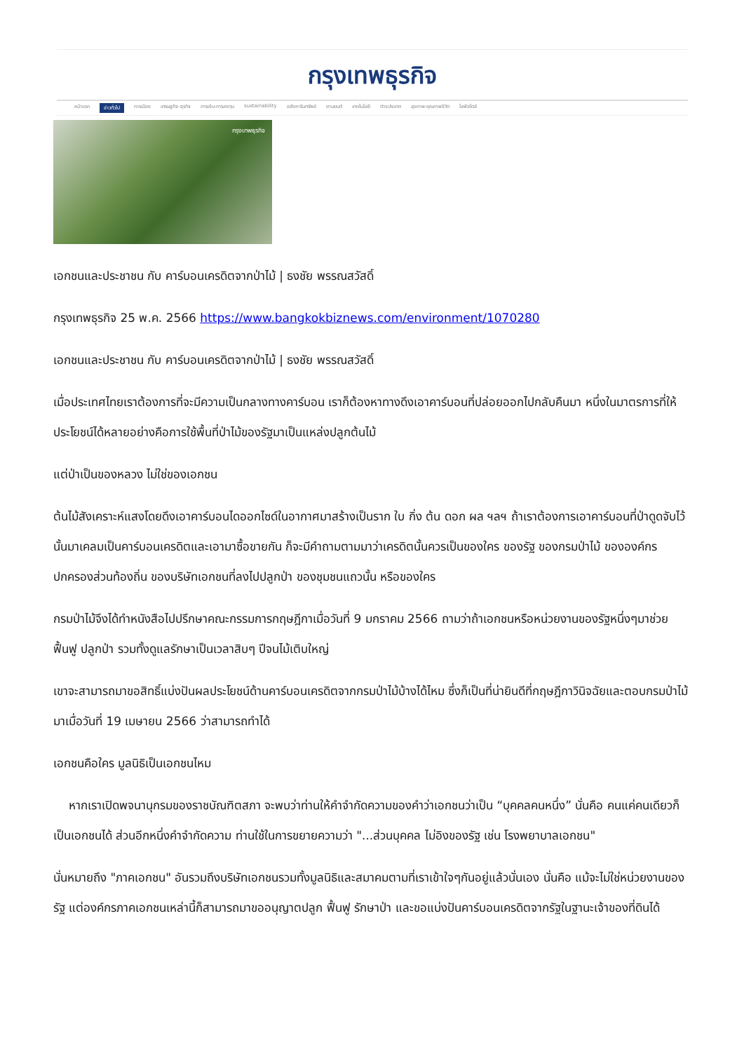กรุงเทพธุรกิจ
หน้าแรก ข่าวทั่วไป การเมือง เศรษฐกิจ-ธุรกิจ การเงิน-การลงทุน sustainability อสังหาริมทรัพย์ ยานยนต์ เทคโนโลยี ต่างประเทศ สุขภาพ-คุณภาพชีวิต ไลฟ์สไตล์
กรุงเทพธุรกิจ
เอกชนและประชาชน กับ คาร์บอนเครดิตจากป่าไม้ | ธงชัย พรรณสวัสดิ์
กรุงเทพธุรกิจ 25 พ.ค. 2566 https://www.bangkokbiznews.com/environment/1070280
เอกชนและประชาชน กับ คาร์บอนเครดิตจากป่าไม้ | ธงชัย พรรณสวัสดิ์
เมื่อประเทศไทยเราต้องการที่จะมีความเป็นกลางทางคาร์บอน เราก็ต้องหาทางดึงเอาคาร์บอนที่ปล่อยออกไปกลับคืนมา หนึ่งในมาตรการที่ให้ประโยชน์ได้หลายอย่างคือการใช้พื้นที่ป่าไม้ของรัฐมาเป็นแหล่งปลูกต้นไม้
แต่ป่าเป็นของหลวง ไม่ใช่ของเอกชน
ต้นไม้สังเคราะห์แสงโดยดึงเอาคาร์บอนไดออกไซด์ในอากาศมาสร้างเป็นราก ใบ กิ่ง ต้น ดอก ผล ฯลฯ ถ้าเราต้องการเอาคาร์บอนที่ป่าดูดจับไว้นั้นมาเคลมเป็นคาร์บอนเครดิตและเอามาซื้อขายกัน ก็จะมีคำถามตามมาว่าเครดิตนั้นควรเป็นของใคร ของรัฐ ของกรมป่าไม้ ขององค์กรปกครองส่วนท้องถิ่น ของบริษัทเอกชนที่ลงไปปลูกป่า ของชุมชนแถวนั้น หรือของใคร
กรมป่าไม้จึงได้ทำหนังสือไปปรึกษาคณะกรรมการกฤษฎีกาเมื่อวันที่ 9 มกราคม 2566 ถามว่าถ้าเอกชนหรือหน่วยงานของรัฐหนึ่งๆมาช่วยฟื้นฟู ปลูกป่า รวมทั้งดูแลรักษาเป็นเวลาสิบๆ ปีจนไม้เติบใหญ่
เขาจะสามารถมาขอสิทธิ์แบ่งปันผลประโยชน์ด้านคาร์บอนเครดิตจากกรมป่าไม้บ้างได้ไหม ซึ่งก็เป็นที่น่ายินดีที่กฤษฎีกาวินิจฉัยและตอบกรมป่าไม้มาเมื่อวันที่ 19 เมษายน 2566 ว่าสามารถทำได้
เอกชนคือใคร มูลนิธิเป็นเอกชนไหม
หากเราเปิดพจนานุกรมของราชบัณฑิตสภา จะพบว่าท่านให้คำจำกัดความของคำว่าเอกชนว่าเป็น “บุคคลคนหนึ่ง” นั่นคือ คนแค่คนเดียวก็เป็นเอกชนได้ ส่วนอีกหนึ่งคำจำกัดความ ท่านใช้ในการขยายความว่า "...ส่วนบุคคล ไม่อิงของรัฐ เช่น โรงพยาบาลเอกชน"
นั่นหมายถึง "ภาคเอกชน" อันรวมถึงบริษัทเอกชนรวมทั้งมูลนิธิและสมาคมตามที่เราเข้าใจๆกันอยู่แล้วนั่นเอง นั่นคือ แม้จะไม่ใช่หน่วยงานของรัฐ แต่องค์กรภาคเอกชนเหล่านี้ก็สามารถมาขออนุญาตปลูก ฟื้นฟู รักษาป่า และขอแบ่งปันคาร์บอนเครดิตจากรัฐในฐานะเจ้าของที่ดินได้